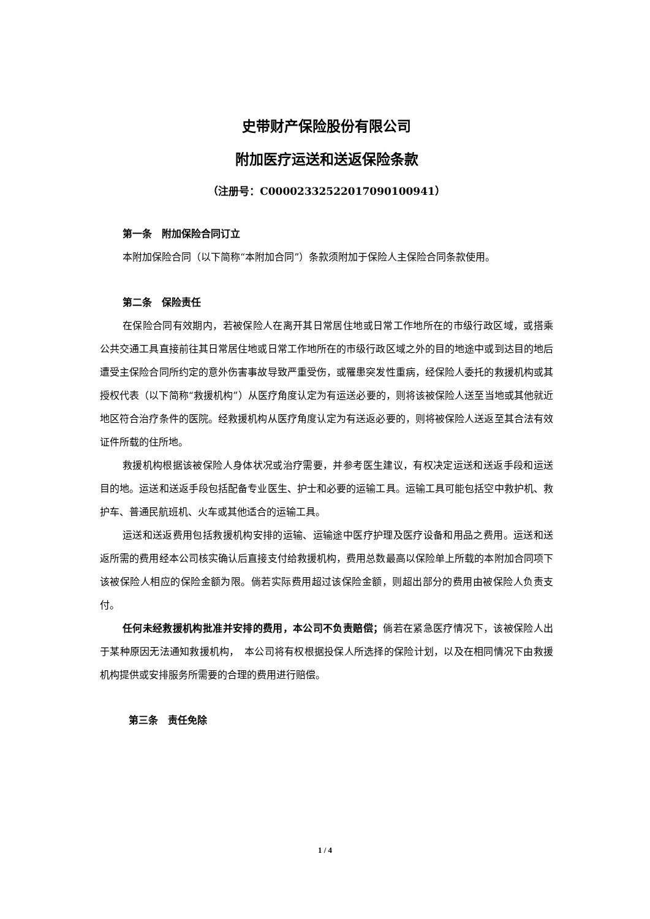史带财产保险股份有限公司
附加医疗运送和送返保险条款
（注册号：C00002332522017090100941）
第一条　附加保险合同订立
本附加保险合同（以下简称“本附加合同”）条款须附加于保险人主保险合同条款使用。
第二条　保险责任
在保险合同有效期内，若被保险人在离开其日常居住地或日常工作地所在的市级行政区域，或搭乘公共交通工具直接前往其日常居住地或日常工作地所在的市级行政区域之外的目的地途中或到达目的地后遭受主保险合同所约定的意外伤害事故导致严重受伤，或罹患突发性重病，经保险人委托的救援机构或其授权代表（以下简称“救援机构”）从医疗角度认定为有运送必要的，则将该被保险人送至当地或其他就近地区符合治疗条件的医院。经救援机构从医疗角度认定为有送返必要的，则将被保险人送返至其合法有效证件所载的住所地。
救援机构根据该被保险人身体状况或治疗需要，并参考医生建议，有权决定运送和送返手段和运送目的地。运送和送返手段包括配备专业医生、护士和必要的运输工具。运输工具可能包括空中救护机、救护车、普通民航班机、火车或其他适合的运输工具。
运送和送返费用包括救援机构安排的运输、运输途中医疗护理及医疗设备和用品之费用。运送和送返所需的费用经本公司核实确认后直接支付给救援机构，费用总数最高以保险单上所载的本附加合同项下该被保险人相应的保险金额为限。倘若实际费用超过该保险金额，则超出部分的费用由被保险人负责支付。
任何未经救援机构批准并安排的费用，本公司不负责赔偿；倘若在紧急医疗情况下，该被保险人出于某种原因无法通知救援机构，　本公司将有权根据投保人所选择的保险计划，以及在相同情况下由救援机构提供或安排服务所需要的合理的费用进行赔偿。
第三条　责任免除
1 / 4